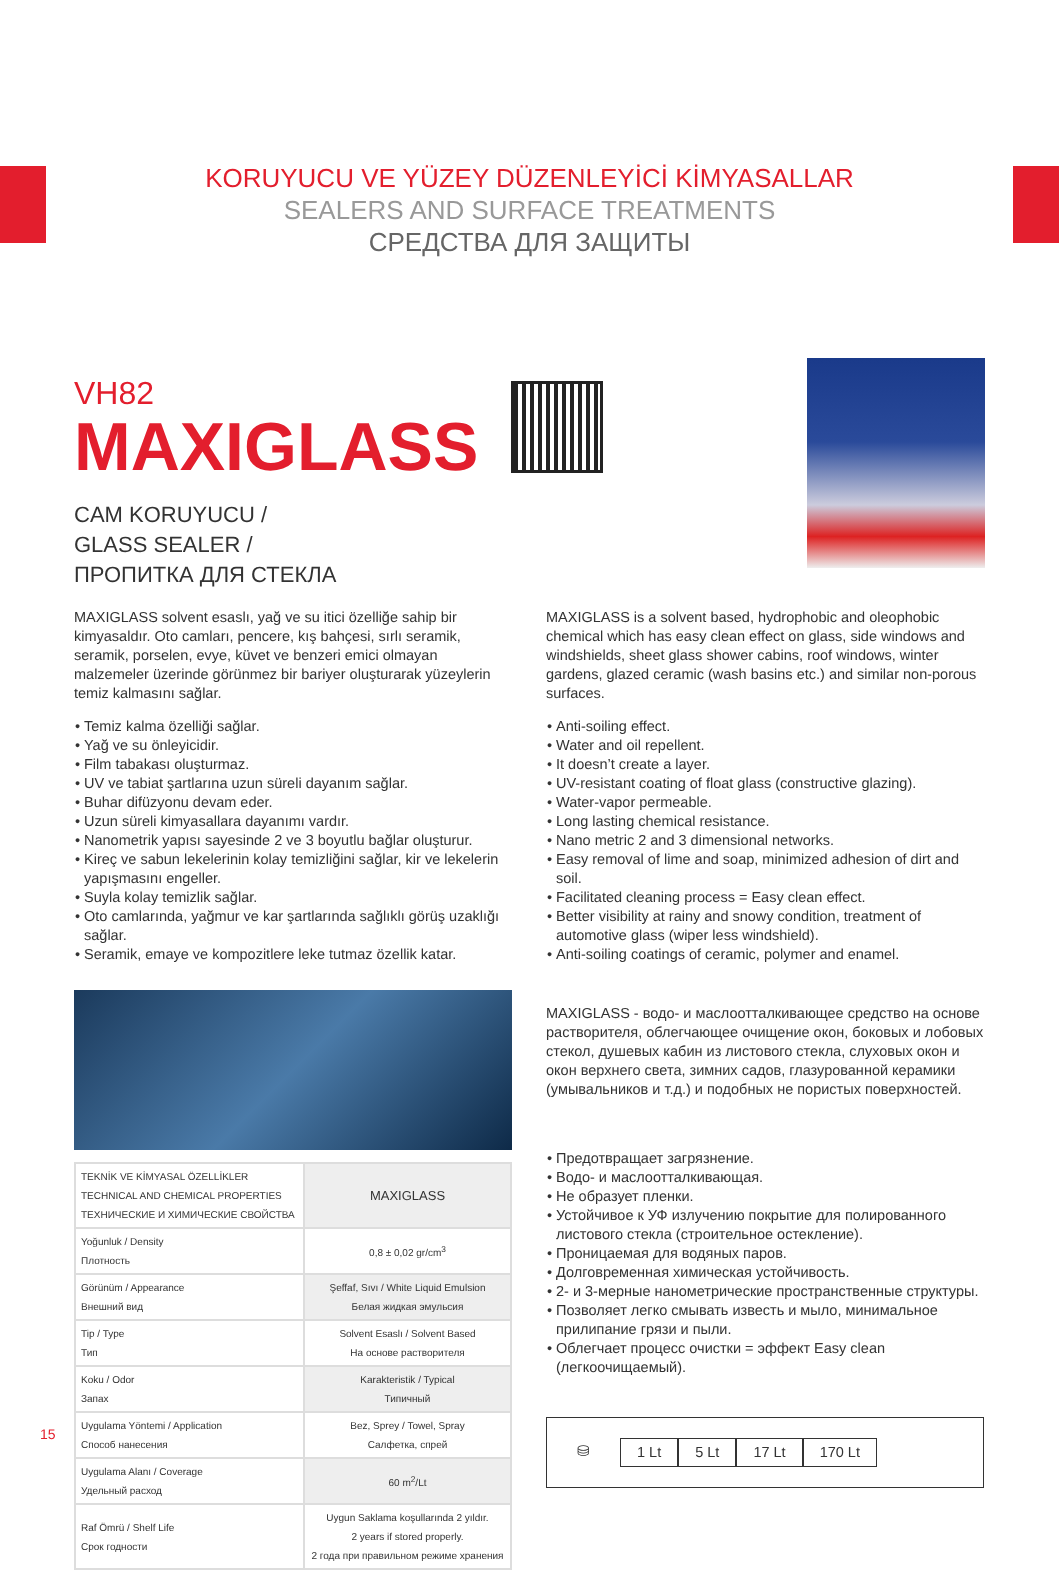KORUYUCU VE YÜZEY DÜZENLEYİCİ KİMYASALLAR
SEALERS AND SURFACE TREATMENTS
СРЕДСТВА ДЛЯ ЗАЩИТЫ
VH82
MAXIGLASS
CAM KORUYUCU /
GLASS SEALER /
ПРОПИТКА ДЛЯ СТЕКЛА
MAXIGLASS solvent esaslı, yağ ve su itici özelliğe sahip bir kimyasaldır. Oto camları, pencere, kış bahçesi, sırlı seramik, seramik, porselen, evye, küvet ve benzeri emici olmayan malzemeler üzerinde görünmez bir bariyer oluşturarak yüzeylerin temiz kalmasını sağlar.
Temiz kalma özelliği sağlar.
Yağ ve su önleyicidir.
Film tabakası oluşturmaz.
UV ve tabiat şartlarına uzun süreli dayanım sağlar.
Buhar difüzyonu devam eder.
Uzun süreli kimyasallara dayanımı vardır.
Nanometrik yapısı sayesinde 2 ve 3 boyutlu bağlar oluşturur.
Kireç ve sabun lekelerinin kolay temizliğini sağlar, kir ve lekelerin yapışmasını engeller.
Suyla kolay temizlik sağlar.
Oto camlarında, yağmur ve kar şartlarında sağlıklı görüş uzaklığı sağlar.
Seramik, emaye ve kompozitlere leke tutmaz özellik katar.
| TEKNİK VE KİMYASAL ÖZELLİKLER TECHNICAL AND CHEMICAL PROPERTIES ТЕХНИЧЕСКИЕ И ХИМИЧЕСКИЕ СВОЙСТВА | MAXIGLASS |
| Yoğunluk / Density Плотность | 0,8 ± 0,02 gr/cm<sup>3</sup> |
| Görünüm / Appearance Внешний вид | Şeffaf, Sıvı / White Liquid Emulsion Белая жидкая эмульсия |
| Tip / Type Тип | Solvent Esaslı / Solvent Based На основе растворителя |
| Koku / Odor Запах | Karakteristik / Typical Типичный |
| Uygulama Yöntemi / Application Способ нанесения | Bez, Sprey / Towel, Spray Салфетка, спрей |
| Uygulama Alanı / Coverage Удельный расход | 60 m<sup>2</sup>/Lt |
| Raf Ömrü / Shelf Life Срок годности | Uygun Saklama koşullarında 2 yıldır. 2 years if stored properly. 2 года при правильном режиме хранения |
MAXIGLASS is a solvent based, hydrophobic and oleophobic chemical which has easy clean effect on glass, side windows and windshields, sheet glass shower cabins, roof windows, winter gardens, glazed ceramic (wash basins etc.) and similar non-porous surfaces.
Anti-soiling effect.
Water and oil repellent.
It doesn’t create a layer.
UV-resistant coating of float glass (constructive glazing).
Water-vapor permeable.
Long lasting chemical resistance.
Nano metric 2 and 3 dimensional networks.
Easy removal of lime and soap, minimized adhesion of dirt and soil.
Facilitated cleaning process = Easy clean effect.
Better visibility at rainy and snowy condition, treatment of automotive glass (wiper less windshield).
Anti-soiling coatings of ceramic, polymer and enamel.
MAXIGLASS - водо- и маслоотталкивающее средство на основе растворителя, облегчающее очищение окон, боковых и лобовых стекол, душевых кабин из листового стекла, слуховых окон и окон верхнего света, зимних садов, глазурованной керамики (умывальников и т.д.) и подобных не пористых поверхностей.
Предотвращает загрязнение.
Водо- и маслоотталкивающая.
Не образует пленки.
Устойчивое к УФ излучению покрытие для полированного листового стекла (строительное остекление).
Проницаемая для водяных паров.
Долговременная химическая устойчивость.
2- и 3-мерные нанометрические пространственные структуры.
Позволяет легко смывать известь и мыло, минимальное прилипание грязи и пыли.
Облегчает процесс очистки = эффект Easy clean (легкоочищаемый).
⛁ 1 Lt 5 Lt 17 Lt 170 Lt
15